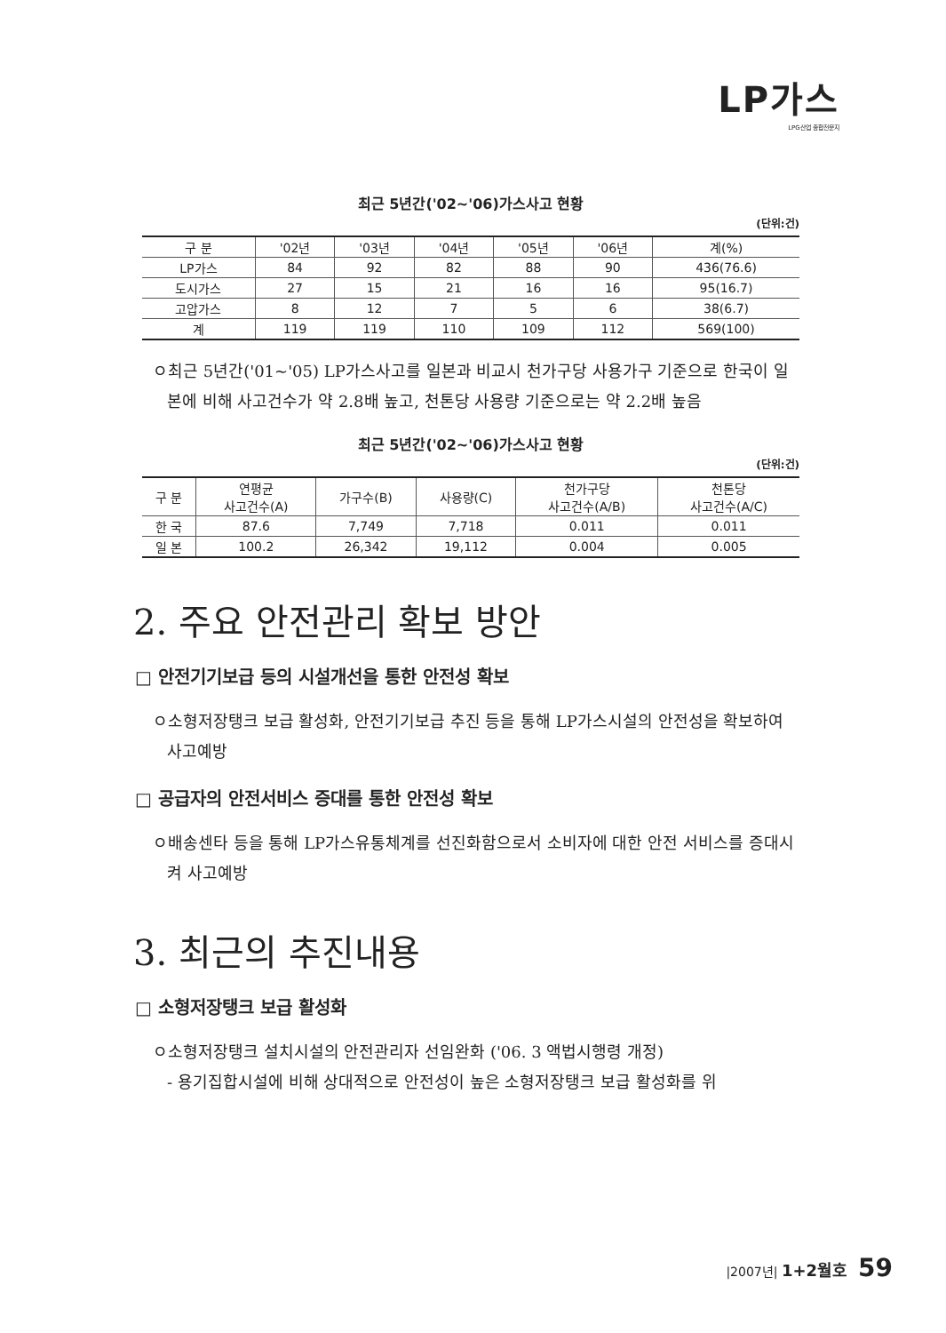LP가스
LPG산업 종합전문지
최근 5년간('02~'06)가스사고 현황
(단위:건)
| 구 분 | '02년 | '03년 | '04년 | '05년 | '06년 | 계(%) |
| --- | --- | --- | --- | --- | --- | --- |
| LP가스 | 84 | 92 | 82 | 88 | 90 | 436(76.6) |
| 도시가스 | 27 | 15 | 21 | 16 | 16 | 95(16.7) |
| 고압가스 | 8 | 12 | 7 | 5 | 6 | 38(6.7) |
| 계 | 119 | 119 | 110 | 109 | 112 | 569(100) |
ㅇ최근 5년간('01~'05) LP가스사고를 일본과 비교시 천가구당 사용가구 기준으로 한국이 일본에 비해 사고건수가 약 2.8배 높고, 천톤당 사용량 기준으로는 약 2.2배 높음
최근 5년간('02~'06)가스사고 현황
(단위:건)
| 구 분 | 연평균 사고건수(A) | 가구수(B) | 사용량(C) | 천가구당 사고건수(A/B) | 천톤당 사고건수(A/C) |
| --- | --- | --- | --- | --- | --- |
| 한 국 | 87.6 | 7,749 | 7,718 | 0.011 | 0.011 |
| 일 본 | 100.2 | 26,342 | 19,112 | 0.004 | 0.005 |
2. 주요 안전관리 확보 방안
□ 안전기기보급 등의 시설개선을 통한 안전성 확보
ㅇ소형저장탱크 보급 활성화, 안전기기보급 추진 등을 통해 LP가스시설의 안전성을 확보하여 사고예방
□ 공급자의 안전서비스 증대를 통한 안전성 확보
ㅇ배송센타 등을 통해 LP가스유통체계를 선진화함으로서 소비자에 대한 안전 서비스를 증대시켜 사고예방
3. 최근의 추진내용
□ 소형저장탱크 보급 활성화
ㅇ소형저장탱크 설치시설의 안전관리자 선임완화 ('06. 3 액법시행령 개정)
- 용기집합시설에 비해 상대적으로 안전성이 높은 소형저장탱크 보급 활성화를 위
|2007년| 1+2월호 59